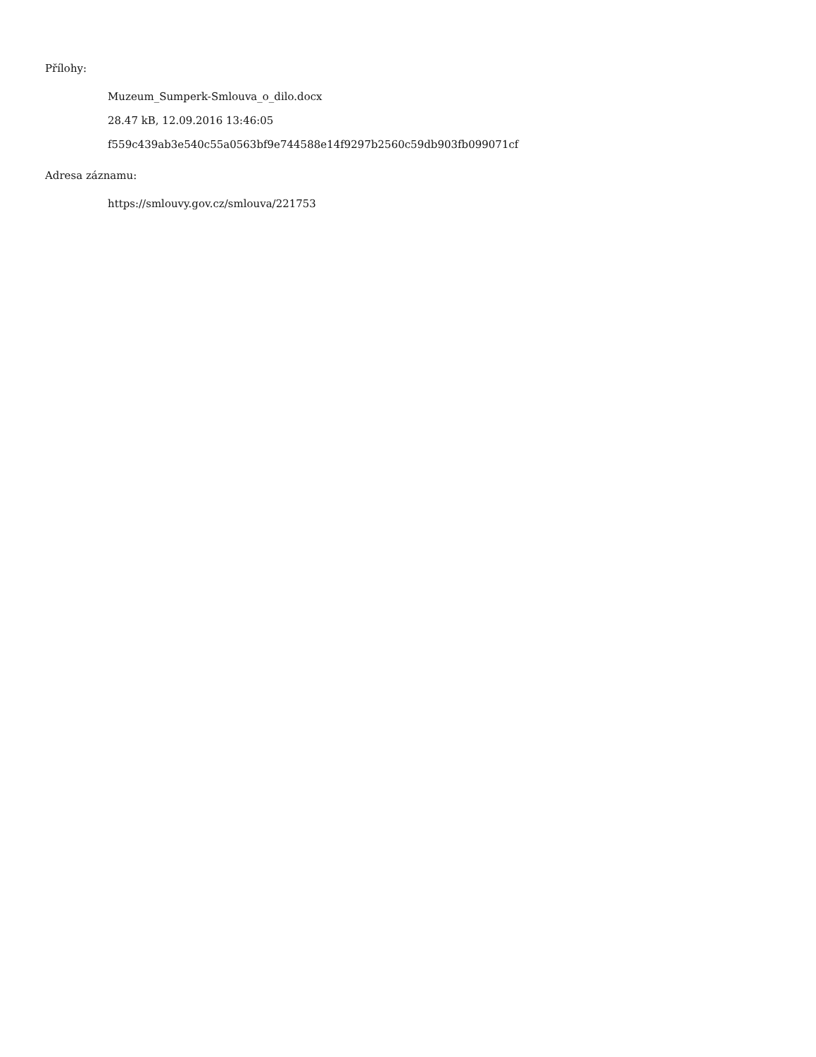Přílohy:
Muzeum_Sumperk-Smlouva_o_dilo.docx
28.47 kB, 12.09.2016 13:46:05
f559c439ab3e540c55a0563bf9e744588e14f9297b2560c59db903fb099071cf
Adresa záznamu:
https://smlouvy.gov.cz/smlouva/221753